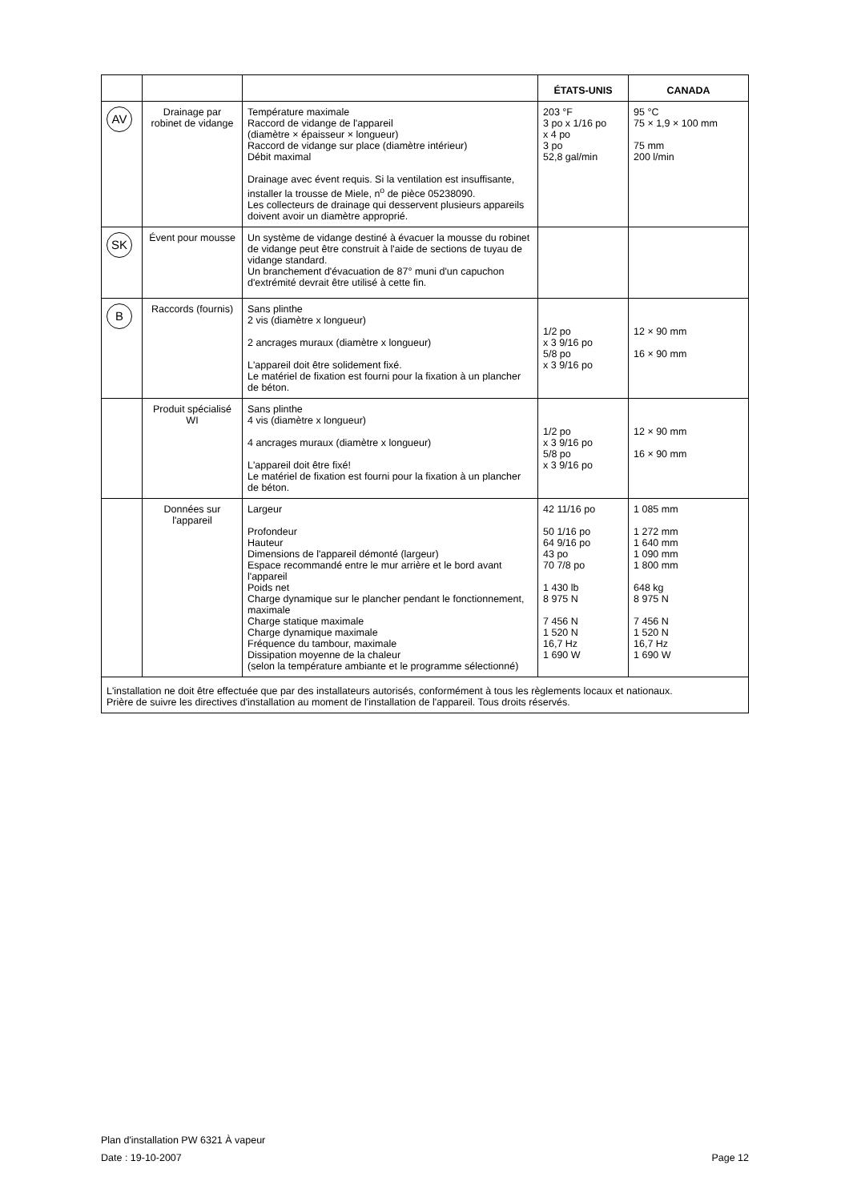| | | | ÉTATS-UNIS | CANADA |
| --- | --- | --- | --- | --- |
| AV | Drainage par robinet de vidange | Température maximale Raccord de vidange de l'appareil (diamètre × épaisseur × longueur) Raccord de vidange sur place (diamètre intérieur) Débit maximal Drainage avec évent requis. Si la ventilation est insuffisante, installer la trousse de Miele, n<sup>o</sup> de pièce 05238090. Les collecteurs de drainage qui desservent plusieurs appareils doivent avoir un diamètre approprié. | 203 °F 3 po x 1/16 po x 4 po 3 po 52,8 gal/min | 95 °C 75 × 1,9 × 100 mm 75 mm 200 l/min |
| SK | Évent pour mousse | Un système de vidange destiné à évacuer la mousse du robinet de vidange peut être construit à l'aide de sections de tuyau de vidange standard. Un branchement d'évacuation de 87° muni d'un capuchon d'extrémité devrait être utilisé à cette fin. | | |
| B | Raccords (fournis) | Sans plinthe 2 vis (diamètre x longueur) 2 ancrages muraux (diamètre x longueur) L'appareil doit être solidement fixé. Le matériel de fixation est fourni pour la fixation à un plancher de béton. | 1/2 po x 3 9/16 po 5/8 po x 3 9/16 po | 12 × 90 mm 16 × 90 mm |
| | Produit spécialisé WI | Sans plinthe 4 vis (diamètre x longueur) 4 ancrages muraux (diamètre x longueur) L'appareil doit être fixé! Le matériel de fixation est fourni pour la fixation à un plancher de béton. | 1/2 po x 3 9/16 po 5/8 po x 3 9/16 po | 12 × 90 mm 16 × 90 mm |
| | Données sur l'appareil | Largeur Profondeur Hauteur Dimensions de l'appareil démonté (largeur) Espace recommandé entre le mur arrière et le bord avant l'appareil Poids net Charge dynamique sur le plancher pendant le fonctionnement, maximale Charge statique maximale Charge dynamique maximale Fréquence du tambour, maximale Dissipation moyenne de la chaleur (selon la température ambiante et le programme sélectionné) | 42 11/16 po 50 1/16 po 64 9/16 po 43 po 70 7/8 po 1 430 lb 8 975 N 7 456 N 1 520 N 16,7 Hz 1 690 W | 1 085 mm 1 272 mm 1 640 mm 1 090 mm 1 800 mm 648 kg 8 975 N 7 456 N 1 520 N 16,7 Hz 1 690 W |
| L'installation ne doit être effectuée que par des installateurs autorisés, conformément à tous les règlements locaux et nationaux. Prière de suivre les directives d'installation au moment de l'installation de l'appareil. Tous droits réservés. | | | | |
Plan d'installation PW 6321 À vapeur
Date : 19-10-2007 Page 12